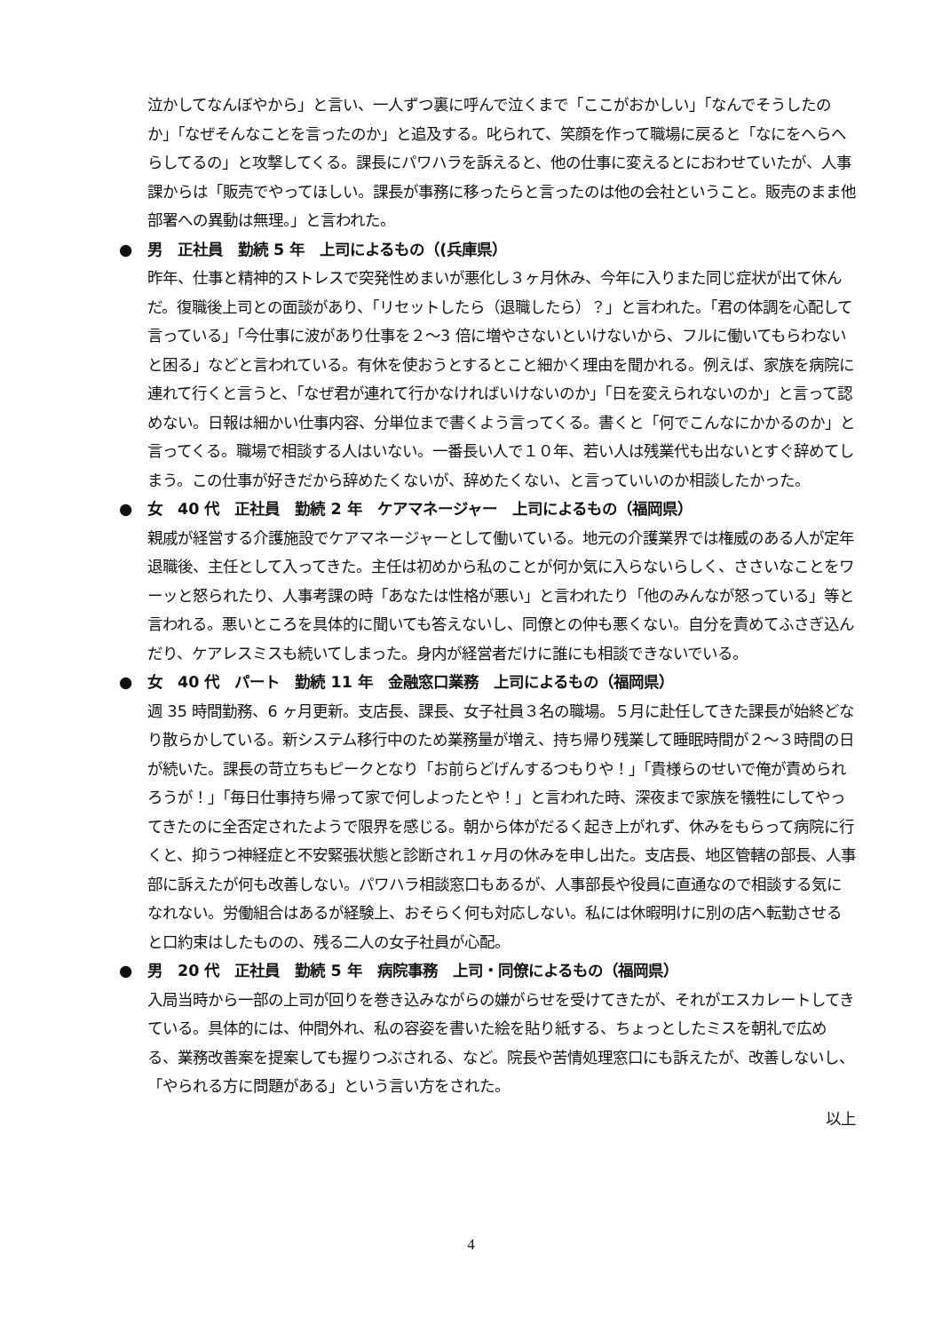泣かしてなんぼやから」と言い、一人ずつ裏に呼んで泣くまで「ここがおかしい」「なんでそうしたのか」「なぜそんなことを言ったのか」と追及する。叱られて、笑顔を作って職場に戻ると「なにをへらへらしてるの」と攻撃してくる。課長にパワハラを訴えると、他の仕事に変えるとにおわせていたが、人事課からは「販売でやってほしい。課長が事務に移ったらと言ったのは他の会社ということ。販売のまま他部署への異動は無理。」と言われた。
● 男　正社員　勤続 5 年　上司によるもの（(兵庫県）
昨年、仕事と精神的ストレスで突発性めまいが悪化し３ヶ月休み、今年に入りまた同じ症状が出て休んだ。復職後上司との面談があり、「リセットしたら（退職したら）？」と言われた。「君の体調を心配して言っている」「今仕事に波があり仕事を２～3 倍に増やさないといけないから、フルに働いてもらわないと困る」などと言われている。有休を使おうとするとこと細かく理由を聞かれる。例えば、家族を病院に連れて行くと言うと、「なぜ君が連れて行かなければいけないのか」「日を変えられないのか」と言って認めない。日報は細かい仕事内容、分単位まで書くよう言ってくる。書くと「何でこんなにかかるのか」と言ってくる。職場で相談する人はいない。一番長い人で１０年、若い人は残業代も出ないとすぐ辞めてしまう。この仕事が好きだから辞めたくないが、辞めたくない、と言っていいのか相談したかった。
● 女　40 代　正社員　勤続 2 年　ケアマネージャー　上司によるもの（福岡県）
親戚が経営する介護施設でケアマネージャーとして働いている。地元の介護業界では権威のある人が定年退職後、主任として入ってきた。主任は初めから私のことが何か気に入らないらしく、ささいなことをワーッと怒られたり、人事考課の時「あなたは性格が悪い」と言われたり「他のみんなが怒っている」等と言われる。悪いところを具体的に聞いても答えないし、同僚との仲も悪くない。自分を責めてふさぎ込んだり、ケアレスミスも続いてしまった。身内が経営者だけに誰にも相談できないでいる。
● 女　40 代　パート　勤続 11 年　金融窓口業務　上司によるもの（福岡県）
週 35 時間勤務、6 ヶ月更新。支店長、課長、女子社員３名の職場。５月に赴任してきた課長が始終どなり散らかしている。新システム移行中のため業務量が増え、持ち帰り残業して睡眠時間が２～３時間の日が続いた。課長の苛立ちもピークとなり「お前らどげんするつもりや！」「貴様らのせいで俺が責められろうが！」「毎日仕事持ち帰って家で何しよったとや！」と言われた時、深夜まで家族を犠牲にしてやってきたのに全否定されたようで限界を感じる。朝から体がだるく起き上がれず、休みをもらって病院に行くと、抑うつ神経症と不安緊張状態と診断され１ヶ月の休みを申し出た。支店長、地区管轄の部長、人事部に訴えたが何も改善しない。パワハラ相談窓口もあるが、人事部長や役員に直通なので相談する気になれない。労働組合はあるが経験上、おそらく何も対応しない。私には休暇明けに別の店へ転勤させると口約束はしたものの、残る二人の女子社員が心配。
● 男　20 代　正社員　勤続 5 年　病院事務　上司・同僚によるもの（福岡県）
入局当時から一部の上司が回りを巻き込みながらの嫌がらせを受けてきたが、それがエスカレートしてきている。具体的には、仲間外れ、私の容姿を書いた絵を貼り紙する、ちょっとしたミスを朝礼で広める、業務改善案を提案しても握りつぶされる、など。院長や苦情処理窓口にも訴えたが、改善しないし、「やられる方に問題がある」という言い方をされた。
以上
4